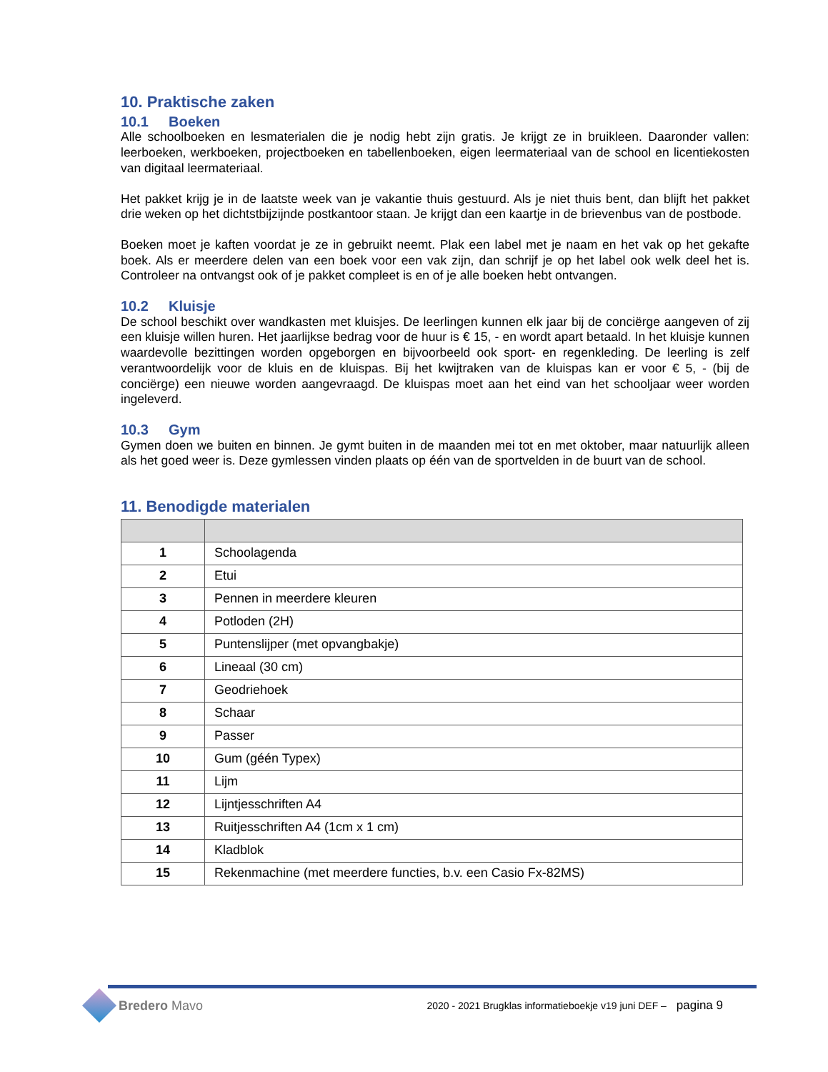10. Praktische zaken
10.1 Boeken
Alle schoolboeken en lesmaterialen die je nodig hebt zijn gratis. Je krijgt ze in bruikleen. Daaronder vallen: leerboeken, werkboeken, projectboeken en tabellenboeken, eigen leermateriaal van de school en licentiekosten van digitaal leermateriaal.
Het pakket krijg je in de laatste week van je vakantie thuis gestuurd. Als je niet thuis bent, dan blijft het pakket drie weken op het dichtstbijzijnde postkantoor staan. Je krijgt dan een kaartje in de brievenbus van de postbode.
Boeken moet je kaften voordat je ze in gebruikt neemt. Plak een label met je naam en het vak op het gekafte boek. Als er meerdere delen van een boek voor een vak zijn, dan schrijf je op het label ook welk deel het is. Controleer na ontvangst ook of je pakket compleet is en of je alle boeken hebt ontvangen.
10.2 Kluisje
De school beschikt over wandkasten met kluisjes. De leerlingen kunnen elk jaar bij de conciërge aangeven of zij een kluisje willen huren. Het jaarlijkse bedrag voor de huur is € 15, - en wordt apart betaald. In het kluisje kunnen waardevolle bezittingen worden opgeborgen en bijvoorbeeld ook sport- en regenkleding. De leerling is zelf verantwoordelijk voor de kluis en de kluispas. Bij het kwijtraken van de kluispas kan er voor € 5, - (bij de conciërge) een nieuwe worden aangevraagd. De kluispas moet aan het eind van het schooljaar weer worden ingeleverd.
10.3 Gym
Gymen doen we buiten en binnen. Je gymt buiten in de maanden mei tot en met oktober, maar natuurlijk alleen als het goed weer is. Deze gymlessen vinden plaats op één van de sportvelden in de buurt van de school.
11. Benodigde materialen
| 1 | Schoolagenda |
| 2 | Etui |
| 3 | Pennen in meerdere kleuren |
| 4 | Potloden (2H) |
| 5 | Puntenslijper (met opvangbakje) |
| 6 | Lineaal (30 cm) |
| 7 | Geodriehoek |
| 8 | Schaar |
| 9 | Passer |
| 10 | Gum (géén Typex) |
| 11 | Lijm |
| 12 | Lijntjesschriften A4 |
| 13 | Ruitjesschriften A4 (1cm x 1 cm) |
| 14 | Kladblok |
| 15 | Rekenmachine (met meerdere functies, b.v. een Casio Fx-82MS) |
Bredero Mavo
2020 - 2021 Brugklas informatieboekje v19 juni DEF – pagina 9